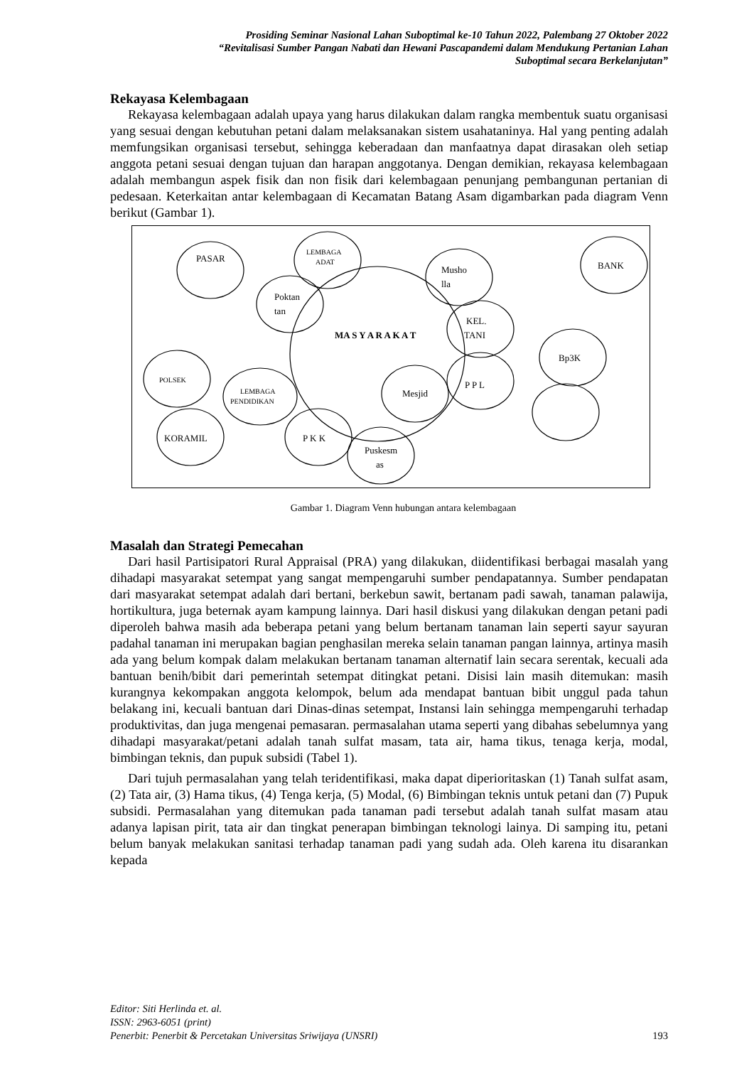Prosiding Seminar Nasional Lahan Suboptimal ke-10 Tahun 2022, Palembang 27 Oktober 2022
“Revitalisasi Sumber Pangan Nabati dan Hewani Pascapandemi dalam Mendukung Pertanian Lahan
Suboptimal secara Berkelanjutan”
Rekayasa Kelembagaan
Rekayasa kelembagaan adalah upaya yang harus dilakukan dalam rangka membentuk suatu organisasi yang sesuai dengan kebutuhan petani dalam melaksanakan sistem usahataninya. Hal yang penting adalah memfungsikan organisasi tersebut, sehingga keberadaan dan manfaatnya dapat dirasakan oleh setiap anggota petani sesuai dengan tujuan dan harapan anggotanya. Dengan demikian, rekayasa kelembagaan adalah membangun aspek fisik dan non fisik dari kelembagaan penunjang pembangunan pertanian di pedesaan. Keterkaitan antar kelembagaan di Kecamatan Batang Asam digambarkan pada diagram Venn berikut (Gambar 1).
PASAR
LEMBAGA
ADAT
Musho
lla
BANK
Poktan
tan
MA S Y A R A K A T
KEL.
TANI
Bp3K
POLSEK
P P L
LEMBAGA
PENDIDIKAN
Mesjid
KORAMIL
P K K
Puskesm
as
Gambar 1. Diagram Venn hubungan antara kelembagaan
Masalah dan Strategi Pemecahan
Dari hasil Partisipatori Rural Appraisal (PRA) yang dilakukan, diidentifikasi berbagai masalah yang dihadapi masyarakat setempat yang sangat mempengaruhi sumber pendapatannya. Sumber pendapatan dari masyarakat setempat adalah dari bertani, berkebun sawit, bertanam padi sawah, tanaman palawija, hortikultura, juga beternak ayam kampung lainnya. Dari hasil diskusi yang dilakukan dengan petani padi diperoleh bahwa masih ada beberapa petani yang belum bertanam tanaman lain seperti sayur sayuran padahal tanaman ini merupakan bagian penghasilan mereka selain tanaman pangan lainnya, artinya masih ada yang belum kompak dalam melakukan bertanam tanaman alternatif lain secara serentak, kecuali ada bantuan benih/bibit dari pemerintah setempat ditingkat petani. Disisi lain masih ditemukan: masih kurangnya kekompakan anggota kelompok, belum ada mendapat bantuan bibit unggul pada tahun belakang ini, kecuali bantuan dari Dinas-dinas setempat, Instansi lain sehingga mempengaruhi terhadap produktivitas, dan juga mengenai pemasaran. permasalahan utama seperti yang dibahas sebelumnya yang dihadapi masyarakat/petani adalah tanah sulfat masam, tata air, hama tikus, tenaga kerja, modal, bimbingan teknis, dan pupuk subsidi (Tabel 1).
Dari tujuh permasalahan yang telah teridentifikasi, maka dapat diperioritaskan (1) Tanah sulfat asam, (2) Tata air, (3) Hama tikus, (4) Tenga kerja, (5) Modal, (6) Bimbingan teknis untuk petani dan (7) Pupuk subsidi. Permasalahan yang ditemukan pada tanaman padi tersebut adalah tanah sulfat masam atau adanya lapisan pirit, tata air dan tingkat penerapan bimbingan teknologi lainya. Di samping itu, petani belum banyak melakukan sanitasi terhadap tanaman padi yang sudah ada. Oleh karena itu disarankan kepada
Editor: Siti Herlinda et. al.
ISSN: 2963-6051 (print)
Penerbit: Penerbit & Percetakan Universitas Sriwijaya (UNSRI)
193